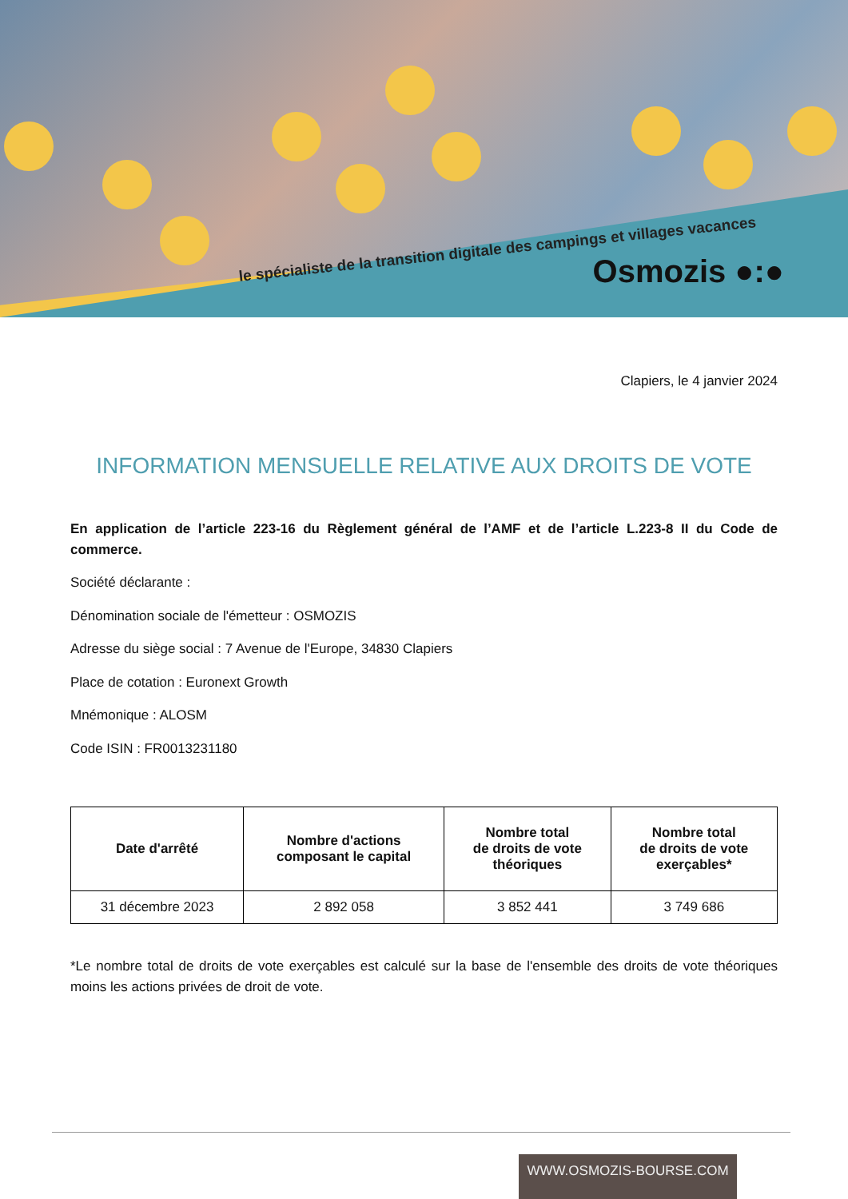le spécialiste de la transition digitale des campings et villages vacances
Osmozis ●:●
Clapiers, le 4 janvier 2024
INFORMATION MENSUELLE RELATIVE AUX DROITS DE VOTE
En application de l’article 223-16 du Règlement général de l’AMF et de l’article L.223-8 II du Code de commerce.
Société déclarante :
Dénomination sociale de l'émetteur : OSMOZIS
Adresse du siège social : 7 Avenue de l'Europe, 34830 Clapiers
Place de cotation : Euronext Growth
Mnémonique : ALOSM
Code ISIN : FR0013231180
| Date d'arrêté | Nombre d'actions composant le capital | Nombre total de droits de vote théoriques | Nombre total de droits de vote exerçables* |
| --- | --- | --- | --- |
| 31 décembre 2023 | 2 892 058 | 3 852 441 | 3 749 686 |
*Le nombre total de droits de vote exerçables est calculé sur la base de l'ensemble des droits de vote théoriques moins les actions privées de droit de vote.
WWW.OSMOZIS-BOURSE.COM